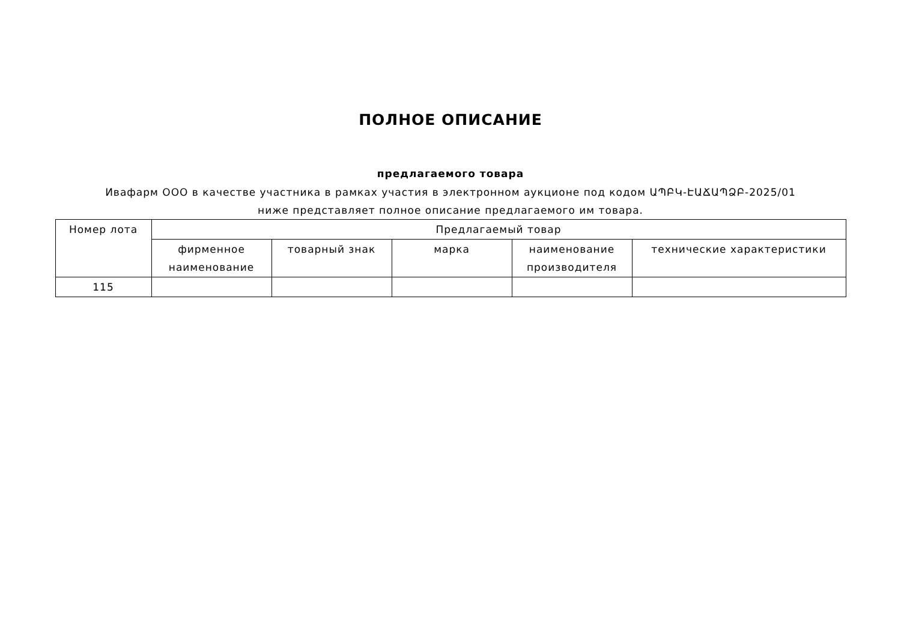ПОЛНОЕ ОПИСАНИЕ
предлагаемого товара
Ивафарм ООО в качестве участника в рамках участия в электронном аукционе под кодом ԱՊԲԿ-ԷԱՃԱՊՁԲ-2025/01 ниже представляет полное описание предлагаемого им товара.
| Номер лота | Предлагаемый товар | | | | |
| --- | --- | --- | --- | --- | --- |
| | фирменное наименование | товарный знак | марка | наименование производителя | технические характеристики |
| 115 | | | | | |